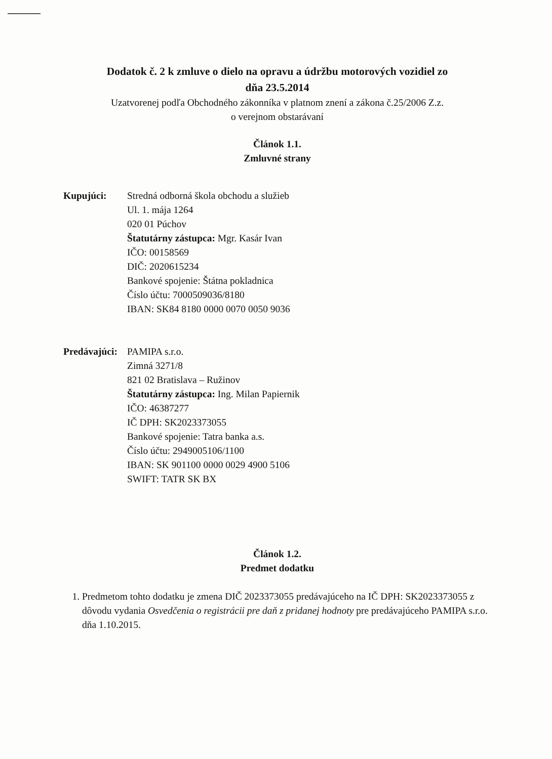Dodatok č. 2 k zmluve o dielo na opravu a údržbu motorových vozidiel zo
dňa 23.5.2014
Uzatvorenej podľa Obchodného zákonníka v platnom znení a zákona č.25/2006 Z.z.
o verejnom obstarávaní
Článok 1.1.
Zmluvné strany
Kupujúci: Stredná odborná škola obchodu a služieb
Ul. 1. mája 1264
020 01 Púchov
Štatutárny zástupca: Mgr. Kasár Ivan
IČO: 00158569
DIČ: 2020615234
Bankové spojenie: Štátna pokladnica
Číslo účtu: 7000509036/8180
IBAN: SK84 8180 0000 0070 0050 9036
Predávajúci:
PAMIPA s.r.o.
Zimná 3271/8
821 02 Bratislava – Ružinov
Štatutárny zástupca: Ing. Milan Papiernik
IČO: 46387277
IČ DPH: SK2023373055
Bankové spojenie: Tatra banka a.s.
Číslo účtu: 2949005106/1100
IBAN: SK 901100 0000 0029 4900 5106
SWIFT: TATR SK BX
Článok 1.2.
Predmet dodatku
1. Predmetom tohto dodatku je zmena DIČ 2023373055 predávajúceho na IČ DPH: SK2023373055 z dôvodu vydania Osvedčenia o registrácii pre daň z pridanej hodnoty pre predávajúceho PAMIPA s.r.o. dňa 1.10.2015.